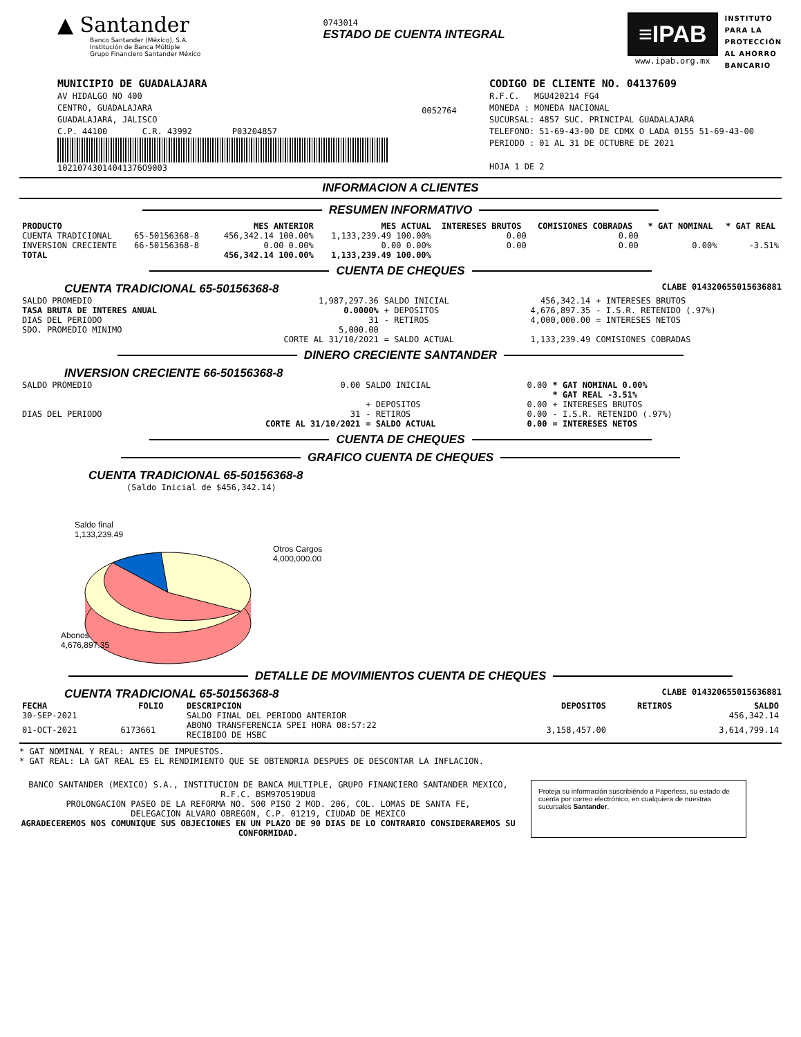▲ Santander
Banco Santander (México), S.A.
Institución de Banca Múltiple
Grupo Financiero Santander México
0743014
ESTADO DE CUENTA INTEGRAL
≡IPAB
www.ipab.org.mx
INSTITUTO
PARA LA
PROTECCIÓN
AL AHORRO
BANCARIO
MUNICIPIO DE GUADALAJARA
AV HIDALGO NO 400
CENTRO, GUADALAJARA
GUADALAJARA, JALISCO
C.P. 44100 C.R. 43992 P03204857
10210743014041376O9003
0052764
CODIGO DE CLIENTE NO. 04137609
R.F.C. MGU420214 FG4
MONEDA : MONEDA NACIONAL
SUCURSAL: 4857 SUC. PRINCIPAL GUADALAJARA
TELEFONO: 51-69-43-00 DE CDMX O LADA 0155 51-69-43-00
PERIODO : 01 AL 31 DE OCTUBRE DE 2021
HOJA 1 DE 2
INFORMACION A CLIENTES
RESUMEN INFORMATIVO
| PRODUCTO | | MES ANTERIOR | MES ACTUAL | INTERESES BRUTOS | COMISIONES COBRADAS | * GAT NOMINAL | * GAT REAL |
| --- | --- | --- | --- | --- | --- | --- | --- |
| CUENTA TRADICIONAL | 65-50156368-8 | 456,342.14 100.00% | 1,133,239.49 100.00% | 0.00 | 0.00 | | |
| INVERSION CRECIENTE | 66-50156368-8 | 0.00 0.00% | 0.00 0.00% | 0.00 | 0.00 | 0.00% | -3.51% |
| TOTAL | | 456,342.14 100.00% | 1,133,239.49 100.00% | | | | |
CUENTA DE CHEQUES
CUENTA TRADICIONAL 65-50156368-8 CLABE 014320655015636881
| SALDO PROMEDIO | 1,987,297.36 | SALDO INICIAL | 456,342.14 | + INTERESES BRUTOS |
| TASA BRUTA DE INTERES ANUAL | 0.0000% | + DEPOSITOS | 4,676,897.35 | - I.S.R. RETENIDO (.97%) |
| DIAS DEL PERIODO | 31 | - RETIROS | 4,000,000.00 | = INTERESES NETOS |
| SDO. PROMEDIO MINIMO | 5,000.00 | | | |
| | CORTE AL 31/10/2021 | = SALDO ACTUAL | 1,133,239.49 | COMISIONES COBRADAS |
DINERO CRECIENTE SANTANDER
INVERSION CRECIENTE 66-50156368-8
| SALDO PROMEDIO | 0.00 | SALDO INICIAL | 0.00 | * GAT NOMINAL 0.00% |
| | | | | * GAT REAL -3.51% |
| | | + DEPOSITOS | 0.00 | + INTERESES BRUTOS |
| DIAS DEL PERIODO | 31 | - RETIROS | 0.00 | - I.S.R. RETENIDO (.97%) |
| | CORTE AL 31/10/2021 | = SALDO ACTUAL | 0.00 | = INTERESES NETOS |
CUENTA DE CHEQUES
GRAFICO CUENTA DE CHEQUES
CUENTA TRADICIONAL 65-50156368-8
(Saldo Inicial de $456,342.14)
Saldo final
1,133,239.49
Otros Cargos
4,000,000.00
Abonos
4,676,897.35
DETALLE DE MOVIMIENTOS CUENTA DE CHEQUES
CUENTA TRADICIONAL 65-50156368-8 CLABE 014320655015636881
| FECHA | FOLIO | DESCRIPCION | DEPOSITOS | RETIROS | SALDO |
| --- | --- | --- | --- | --- | --- |
| 30-SEP-2021 | | SALDO FINAL DEL PERIODO ANTERIOR | | | 456,342.14 |
| 01-OCT-2021 | 6173661 | ABONO TRANSFERENCIA SPEI HORA 08:57:22 RECIBIDO DE HSBC | 3,158,457.00 | | 3,614,799.14 |
* GAT NOMINAL Y REAL: ANTES DE IMPUESTOS.
* GAT REAL: LA GAT REAL ES EL RENDIMIENTO QUE SE OBTENDRIA DESPUES DE DESCONTAR LA INFLACION.
BANCO SANTANDER (MEXICO) S.A., INSTITUCION DE BANCA MULTIPLE, GRUPO FINANCIERO SANTANDER MEXICO,
R.F.C. BSM970519DU8
PROLONGACION PASEO DE LA REFORMA NO. 500 PISO 2 MOD. 206, COL. LOMAS DE SANTA FE,
DELEGACION ALVARO OBREGON, C.P. 01219, CIUDAD DE MEXICO
AGRADECEREMOS NOS COMUNIQUE SUS OBJECIONES EN UN PLAZO DE 90 DIAS DE LO CONTRARIO CONSIDERAREMOS SU CONFORMIDAD.
Proteja su información suscribiéndo a Paperless, su estado de cuenta por correo electrónico, en cualquiera de nuestras sucursales Santander.